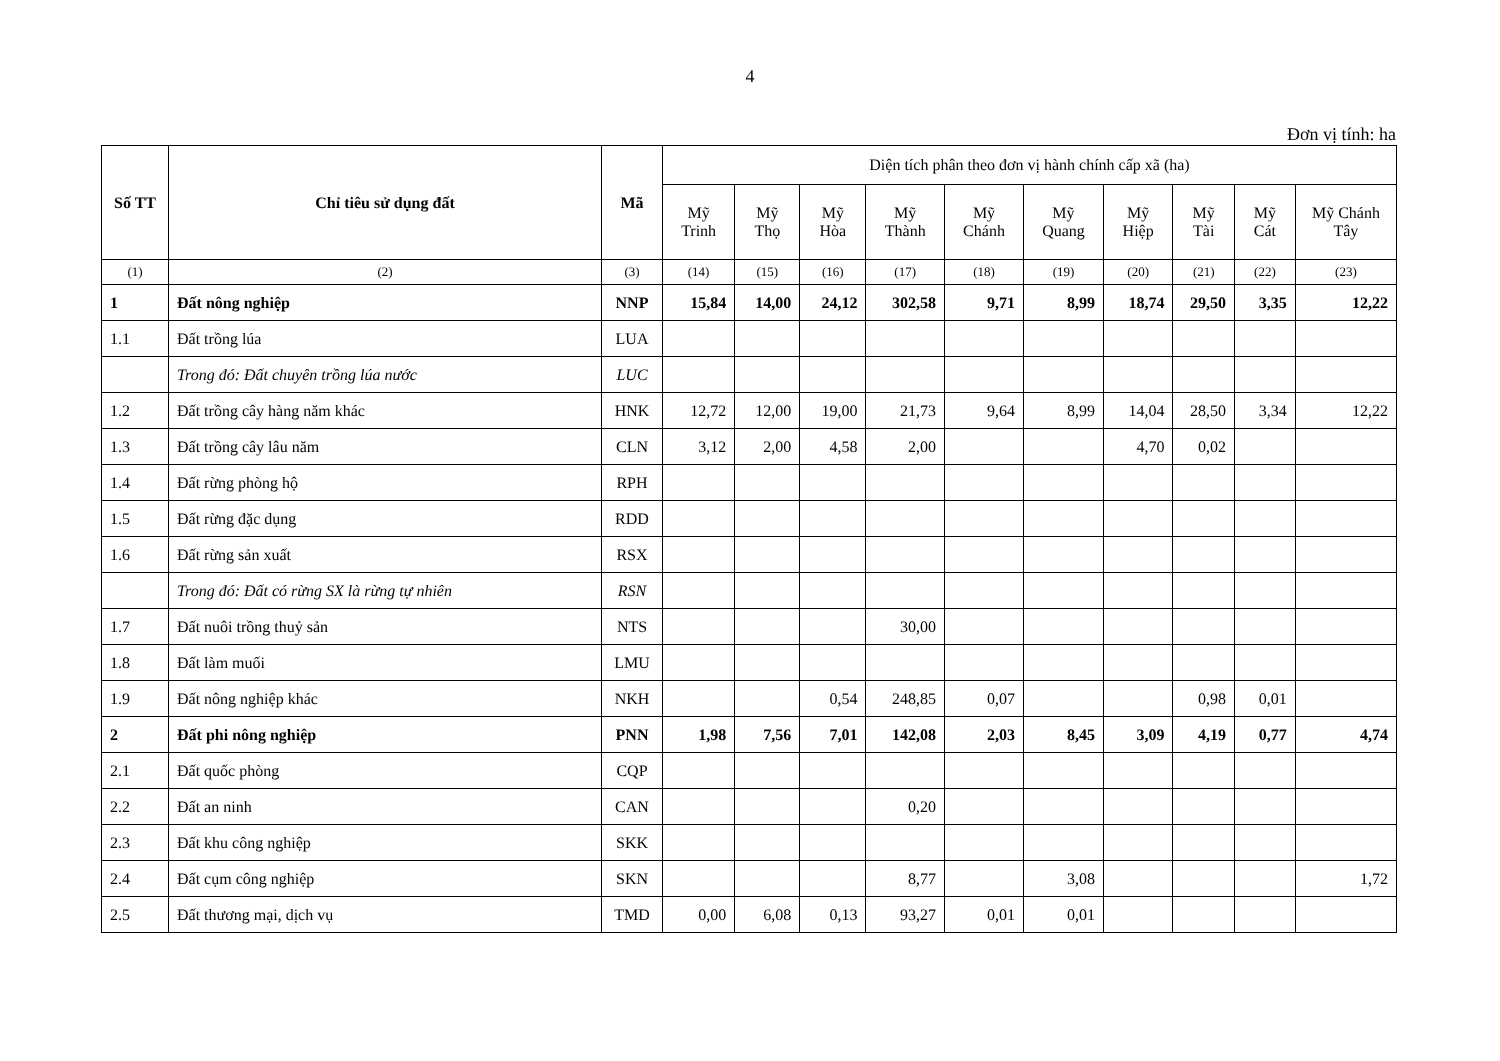4
Đơn vị tính: ha
| Số TT | Chỉ tiêu sử dụng đất | Mã | Diện tích phân theo đơn vị hành chính cấp xã (ha) | | | | | | | | | |
| --- | --- | --- | --- | --- | --- | --- | --- | --- | --- | --- | --- | --- |
| | | | Mỹ Trinh | Mỹ Thọ | Mỹ Hòa | Mỹ Thành | Mỹ Chánh | Mỹ Quang | Mỹ Hiệp | Mỹ Tài | Mỹ Cát | Mỹ Chánh Tây |
| (1) | (2) | (3) | (14) | (15) | (16) | (17) | (18) | (19) | (20) | (21) | (22) | (23) |
| 1 | Đất nông nghiệp | NNP | 15,84 | 14,00 | 24,12 | 302,58 | 9,71 | 8,99 | 18,74 | 29,50 | 3,35 | 12,22 |
| 1.1 | Đất trồng lúa | LUA | | | | | | | | | | |
| | Trong đó: Đất chuyên trồng lúa nước | LUC | | | | | | | | | | |
| 1.2 | Đất trồng cây hàng năm khác | HNK | 12,72 | 12,00 | 19,00 | 21,73 | 9,64 | 8,99 | 14,04 | 28,50 | 3,34 | 12,22 |
| 1.3 | Đất trồng cây lâu năm | CLN | 3,12 | 2,00 | 4,58 | 2,00 | | | 4,70 | 0,02 | | |
| 1.4 | Đất rừng phòng hộ | RPH | | | | | | | | | | |
| 1.5 | Đất rừng đặc dụng | RDD | | | | | | | | | | |
| 1.6 | Đất rừng sản xuất | RSX | | | | | | | | | | |
| | Trong đó: Đất có rừng SX là rừng tự nhiên | RSN | | | | | | | | | | |
| 1.7 | Đất nuôi trồng thuỷ sản | NTS | | | | 30,00 | | | | | | |
| 1.8 | Đất làm muối | LMU | | | | | | | | | | |
| 1.9 | Đất nông nghiệp khác | NKH | | | 0,54 | 248,85 | 0,07 | | | 0,98 | 0,01 | |
| 2 | Đất phi nông nghiệp | PNN | 1,98 | 7,56 | 7,01 | 142,08 | 2,03 | 8,45 | 3,09 | 4,19 | 0,77 | 4,74 |
| 2.1 | Đất quốc phòng | CQP | | | | | | | | | | |
| 2.2 | Đất an ninh | CAN | | | | 0,20 | | | | | | |
| 2.3 | Đất khu công nghiệp | SKK | | | | | | | | | | |
| 2.4 | Đất cụm công nghiệp | SKN | | | | 8,77 | | 3,08 | | | | 1,72 |
| 2.5 | Đất thương mại, dịch vụ | TMD | 0,00 | 6,08 | 0,13 | 93,27 | 0,01 | 0,01 | | | | |